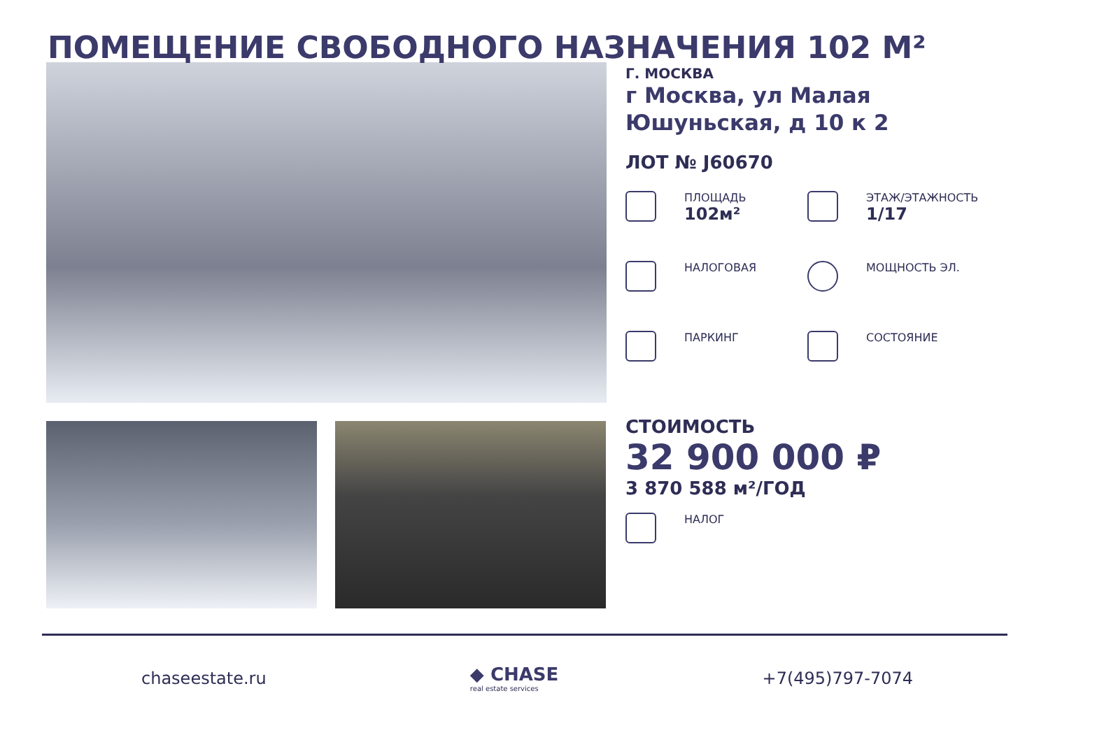ПОМЕЩЕНИЕ СВОБОДНОГО НАЗНАЧЕНИЯ 102 М²
Г. МОСКВА
г Москва, ул Малая Юшуньская, д 10 к 2
ЛОТ № J60670
ПЛОЩАДЬ
102м²
ЭТАЖ/ЭТАЖНОСТЬ
1/17
НАЛОГОВАЯ
МОЩНОСТЬ ЭЛ.
ПАРКИНГ
СОСТОЯНИЕ
СТОИМОСТЬ
32 900 000 ₽
3 870 588 м²/ГОД
НАЛОГ
chaseestate.ru ◆ CHASE
real estate services
+7(495)797-7074